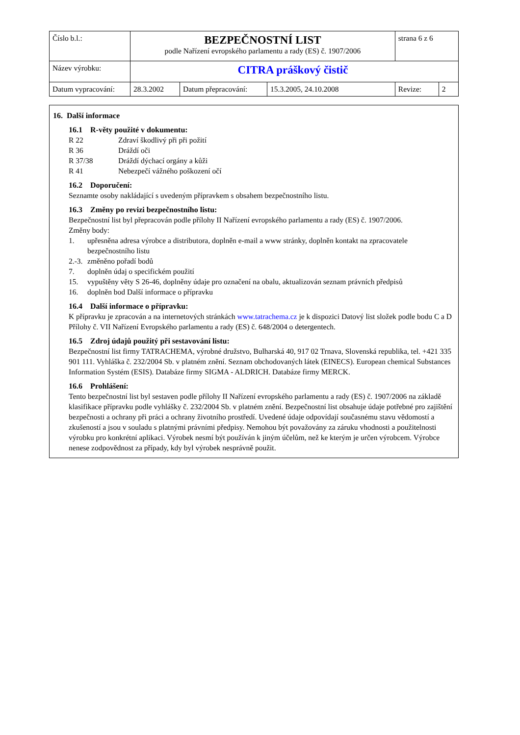| Číslo b.l.: | BEZPEČNOSTNÍ LIST podle Nařízení evropského parlamentu a rady (ES) č. 1907/2006 | | | strana 6 z 6 | |
| Název výrobku: | CITRA práškový čistič | | | | |
| Datum vypracování: | 28.3.2002 | Datum přepracování: | 15.3.2005, 24.10.2008 | Revize: | 2 |
16. Další informace
16.1 R-věty použité v dokumentu:
R 22 Zdraví škodlivý při při požití
R 36 Dráždí oči
R 37/38 Dráždí dýchací orgány a kůži
R 41 Nebezpečí vážného poškození očí
16.2 Doporučení:
Seznamte osoby nakládající s uvedeným přípravkem s obsahem bezpečnostního listu.
16.3 Změny po revizi bezpečnostního listu:
Bezpečnostní list byl přepracován podle přílohy II Nařízení evropského parlamentu a rady (ES) č. 1907/2006.
Změny body:
1. upřesněna adresa výrobce a distributora, doplněn e-mail a www stránky, doplněn kontakt na zpracovatele bezpečnostního listu
2.-3. změněno pořadí bodů
7. doplněn údaj o specifickém použití
15. vypuštěny věty S 26-46, doplněny údaje pro označení na obalu, aktualizován seznam právních předpisů
16. doplněn bod Další informace o přípravku
16.4 Další informace o přípravku:
K přípravku je zpracován a na internetových stránkách www.tatrachema.cz je k dispozici Datový list složek podle bodu C a D Přílohy č. VII Nařízení Evropského parlamentu a rady (ES) č. 648/2004 o detergentech.
16.5 Zdroj údajů použitý při sestavování listu:
Bezpečnostní list firmy TATRACHEMA, výrobné družstvo, Bulharská 40, 917 02 Trnava, Slovenská republika, tel. +421 335 901 111. Vyhláška č. 232/2004 Sb. v platném znění. Seznam obchodovaných látek (EINECS). European chemical Substances Information Systém (ESIS). Databáze firmy SIGMA - ALDRICH. Databáze firmy MERCK.
16.6 Prohlášení:
Tento bezpečnostní list byl sestaven podle přílohy II Nařízení evropského parlamentu a rady (ES) č. 1907/2006 na základě klasifikace přípravku podle vyhlášky č. 232/2004 Sb. v platném znění. Bezpečnostní list obsahuje údaje potřebné pro zajištění bezpečnosti a ochrany při práci a ochrany životního prostředí. Uvedené údaje odpovídají současnému stavu vědomostí a zkušeností a jsou v souladu s platnými právními předpisy. Nemohou být považovány za záruku vhodnosti a použitelnosti výrobku pro konkrétní aplikaci. Výrobek nesmí být používán k jiným účelům, než ke kterým je určen výrobcem. Výrobce nenese zodpovědnost za případy, kdy byl výrobek nesprávně použit.